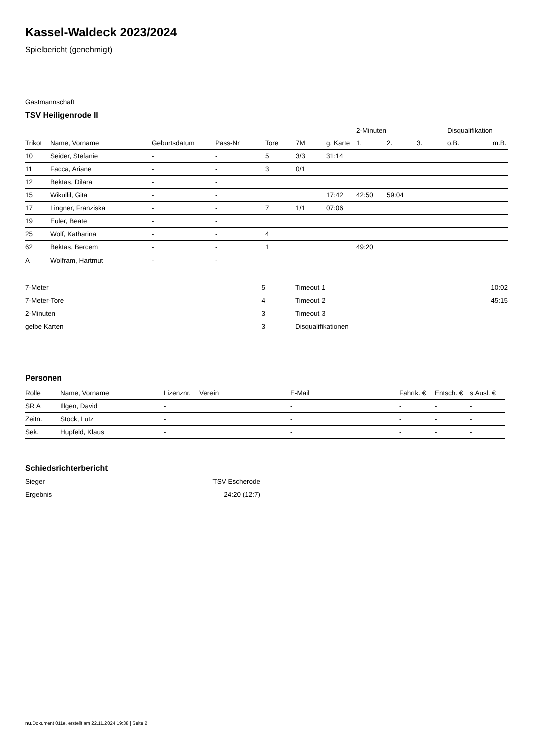Kassel-Waldeck 2023/2024
Spielbericht (genehmigt)
Gastmannschaft
TSV Heiligenrode II
| | | | | | | | 2-Minuten | | | Disqualifikation | |
| --- | --- | --- | --- | --- | --- | --- | --- | --- | --- | --- | --- |
| Trikot | Name, Vorname | Geburtsdatum | Pass-Nr | Tore | 7M | g. Karte | 1. | 2. | 3. | o.B. | m.B. |
| 10 | Seider, Stefanie | - | - | 5 | 3/3 | 31:14 | | | | | |
| 11 | Facca, Ariane | - | - | 3 | 0/1 | | | | | | |
| 12 | Bektas, Dilara | - | - | | | | | | | | |
| 15 | Wikullil, Gita | - | - | | | 17:42 | 42:50 | 59:04 | | | |
| 17 | Lingner, Franziska | - | - | 7 | 1/1 | 07:06 | | | | | |
| 19 | Euler, Beate | - | - | | | | | | | | |
| 25 | Wolf, Katharina | - | - | 4 | | | | | | | |
| 62 | Bektas, Bercem | - | - | 1 | | | 49:20 | | | | |
| A | Wolfram, Hartmut | - | - | | | | | | | | |
| 7-Meter | 5 |
| 7-Meter-Tore | 4 |
| 2-Minuten | 3 |
| gelbe Karten | 3 |
| Timeout 1 | 10:02 |
| Timeout 2 | 45:15 |
| Timeout 3 | |
| Disqualifikationen | |
Personen
| Rolle | Name, Vorname | Lizenznr. | Verein | E-Mail | Fahrtk. € | Entsch. € | s.Ausl. € |
| --- | --- | --- | --- | --- | --- | --- | --- |
| SR A | Illgen, David | - | | - | - | - | - |
| Zeitn. | Stock, Lutz | - | | - | - | - | - |
| Sek. | Hupfeld, Klaus | - | | - | - | - | - |
Schiedsrichterbericht
| Sieger | TSV Escherode |
| Ergebnis | 24:20 (12:7) |
nu.Dokument 011e, erstellt am 22.11.2024 19:38 | Seite 2